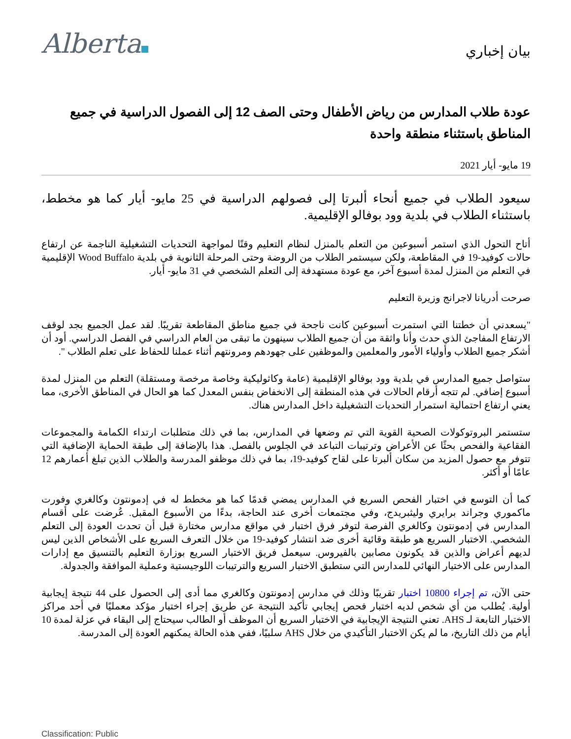Alberta
بيان إخباري
عودة طلاب المدارس من رياض الأطفال وحتى الصف 12 إلى الفصول الدراسية في جميع المناطق باستثناء منطقة واحدة
19 مايو- أيار 2021
سيعود الطلاب في جميع أنحاء ألبرتا إلى فصولهم الدراسية في 25 مايو- أيار كما هو مخطط، باستثناء الطلاب في بلدية وود بوفالو الإقليمية.
أتاح التحول الذي استمر أسبوعين من التعلم بالمنزل لنظام التعليم وقتًا لمواجهة التحديات التشغيلية الناجمة عن ارتفاع حالات كوفيد-19 في المقاطعة، ولكن سيستمر الطلاب من الروضة وحتى المرحلة الثانوية في بلدية Wood Buffalo الإقليمية في التعلم من المنزل لمدة أسبوع آخر، مع عودة مستهدفة إلى التعلم الشخصي في 31 مايو- أيار.
صرحت أدريانا لاجرانج وزيرة التعليم
"يسعدني أن خطتنا التي استمرت أسبوعين كانت ناجحة في جميع مناطق المقاطعة تقريبًا. لقد عمل الجميع بجد لوقف الارتفاع المفاجئ الذي حدث وأنا واثقة من أن جميع الطلاب سينهون ما تبقى من العام الدراسي في الفصل الدراسي. أود أن أشكر جميع الطلاب وأولياء الأمور والمعلمين والموظفين على جهودهم ومرونتهم أثناء عملنا للحفاظ على تعلم الطلاب ".
ستواصل جميع المدارس في بلدية وود بوفالو الإقليمية (عامة وكاثوليكية وخاصة مرخصة ومستقلة) التعلم من المنزل لمدة أسبوع إضافي. لم تتجه أرقام الحالات في هذه المنطقة إلى الانخفاض بنفس المعدل كما هو الحال في المناطق الأخرى، مما يعني ارتفاع احتمالية استمرار التحديات التشغيلية داخل المدارس هناك.
ستستمر البروتوكولات الصحية القوية التي تم وضعها في المدارس، بما في ذلك متطلبات ارتداء الكمامة والمجموعات الفقاعية والفحص بحثًا عن الأعراض وترتيبات التباعد في الجلوس بالفصل. هذا بالإضافة إلى طبقة الحماية الإضافية التي تتوفر مع حصول المزيد من سكان ألبرتا على لقاح كوفيد-19، بما في ذلك موظفو المدرسة والطلاب الذين تبلغ أعمارهم 12 عامًا أو أكثر.
كما أن التوسع في اختبار الفحص السريع في المدارس يمضي قدمًا كما هو مخطط له في إدمونتون وكالغري وفورت ماكموري وجراند برايري وليثبريدج، وفي مجتمعات أخرى عند الحاجة، بدءًا من الأسبوع المقبل. عُرضت على أقسام المدارس في إدمونتون وكالغري الفرصة لتوفر فرق اختبار في مواقع مدارس مختارة قبل أن تحدث العودة إلى التعلم الشخصي. الاختبار السريع هو طبقة وقائية أخرى ضد انتشار كوفيد-19 من خلال التعرف السريع على الأشخاص الذين ليس لديهم أعراض والذين قد يكونون مصابين بالفيروس. سيعمل فريق الاختبار السريع بوزارة التعليم بالتنسيق مع إدارات المدارس على الاختيار النهائي للمدارس التي ستطبق الاختبار السريع والترتيبات اللوجيستية وعملية الموافقة والجدولة.
حتى الآن، تم إجراء 10800 اختبار تقريبًا وذلك في مدارس إدمونتون وكالغري مما أدى إلى الحصول على 44 نتيجة إيجابية أولية. يُطلب من أي شخص لديه اختبار فحص إيجابي تأكيد النتيجة عن طريق إجراء اختبار مؤكد معمليًا في أحد مراكز الاختبار التابعة لـ AHS. تعني النتيجة الإيجابية في الاختبار السريع أن الموظف أو الطالب سيحتاج إلى البقاء في عزلة لمدة 10 أيام من ذلك التاريخ، ما لم يكن الاختبار التأكيدي من خلال AHS سلبيًا، ففي هذه الحالة يمكنهم العودة إلى المدرسة.
Classification: Public